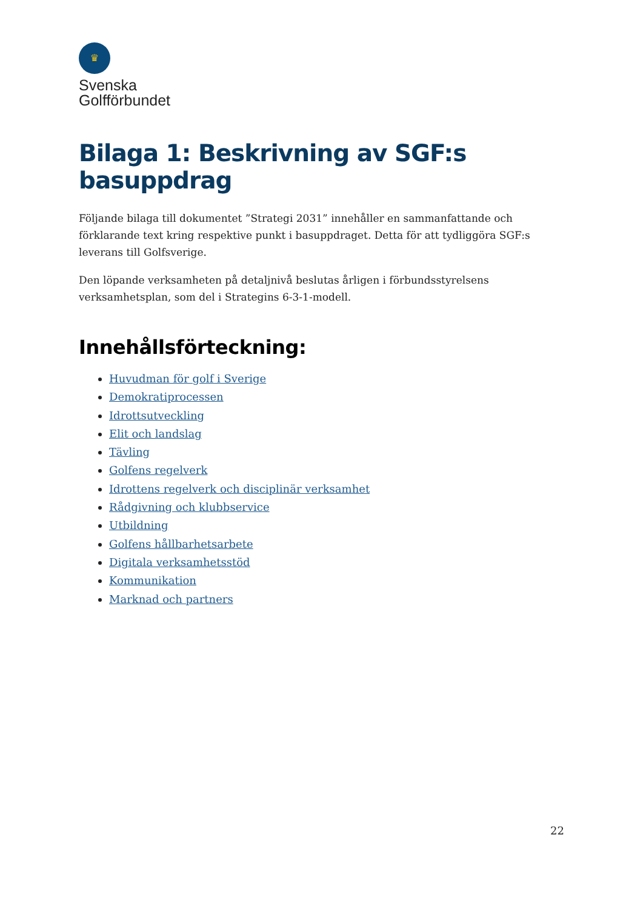♛
Svenska
Golfförbundet
Bilaga 1: Beskrivning av SGF:s basuppdrag
Följande bilaga till dokumentet ”Strategi 2031” innehåller en sammanfattande och förklarande text kring respektive punkt i basuppdraget. Detta för att tydliggöra SGF:s leverans till Golfsverige.
Den löpande verksamheten på detaljnivå beslutas årligen i förbundsstyrelsens verksamhetsplan, som del i Strategins 6-3-1-modell.
Innehållsförteckning:
Huvudman för golf i Sverige
Demokratiprocessen
Idrottsutveckling
Elit och landslag
Tävling
Golfens regelverk
Idrottens regelverk och disciplinär verksamhet
Rådgivning och klubbservice
Utbildning
Golfens hållbarhetsarbete
Digitala verksamhetsstöd
Kommunikation
Marknad och partners
22